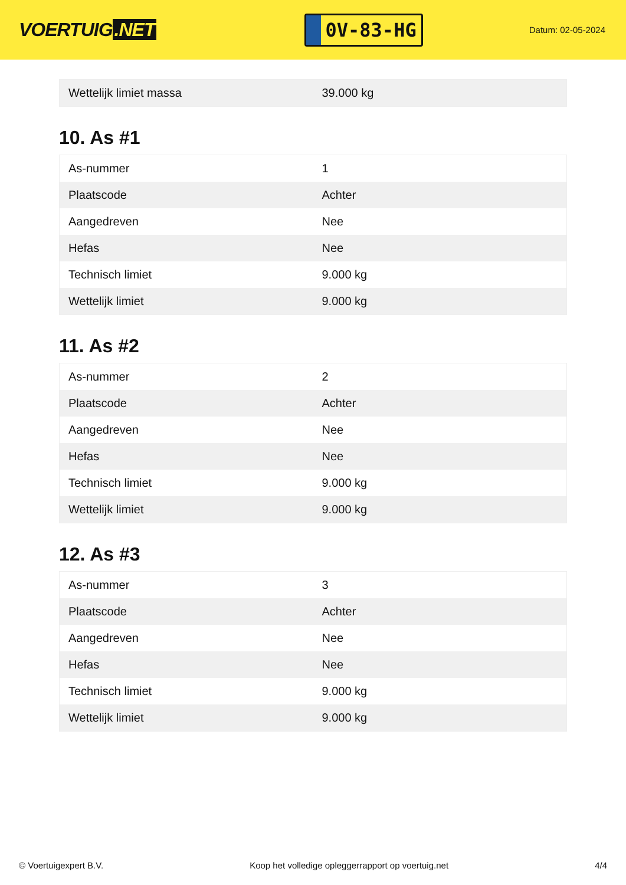VOERTUIG.NET
0V-83-HG
Datum: 02-05-2024
| Wettelijk limiet massa | 39.000 kg |
10. As #1
| As-nummer | 1 |
| Plaatscode | Achter |
| Aangedreven | Nee |
| Hefas | Nee |
| Technisch limiet | 9.000 kg |
| Wettelijk limiet | 9.000 kg |
11. As #2
| As-nummer | 2 |
| Plaatscode | Achter |
| Aangedreven | Nee |
| Hefas | Nee |
| Technisch limiet | 9.000 kg |
| Wettelijk limiet | 9.000 kg |
12. As #3
| As-nummer | 3 |
| Plaatscode | Achter |
| Aangedreven | Nee |
| Hefas | Nee |
| Technisch limiet | 9.000 kg |
| Wettelijk limiet | 9.000 kg |
© Voertuigexpert B.V. Koop het volledige opleggerrapport op voertuig.net 4/4